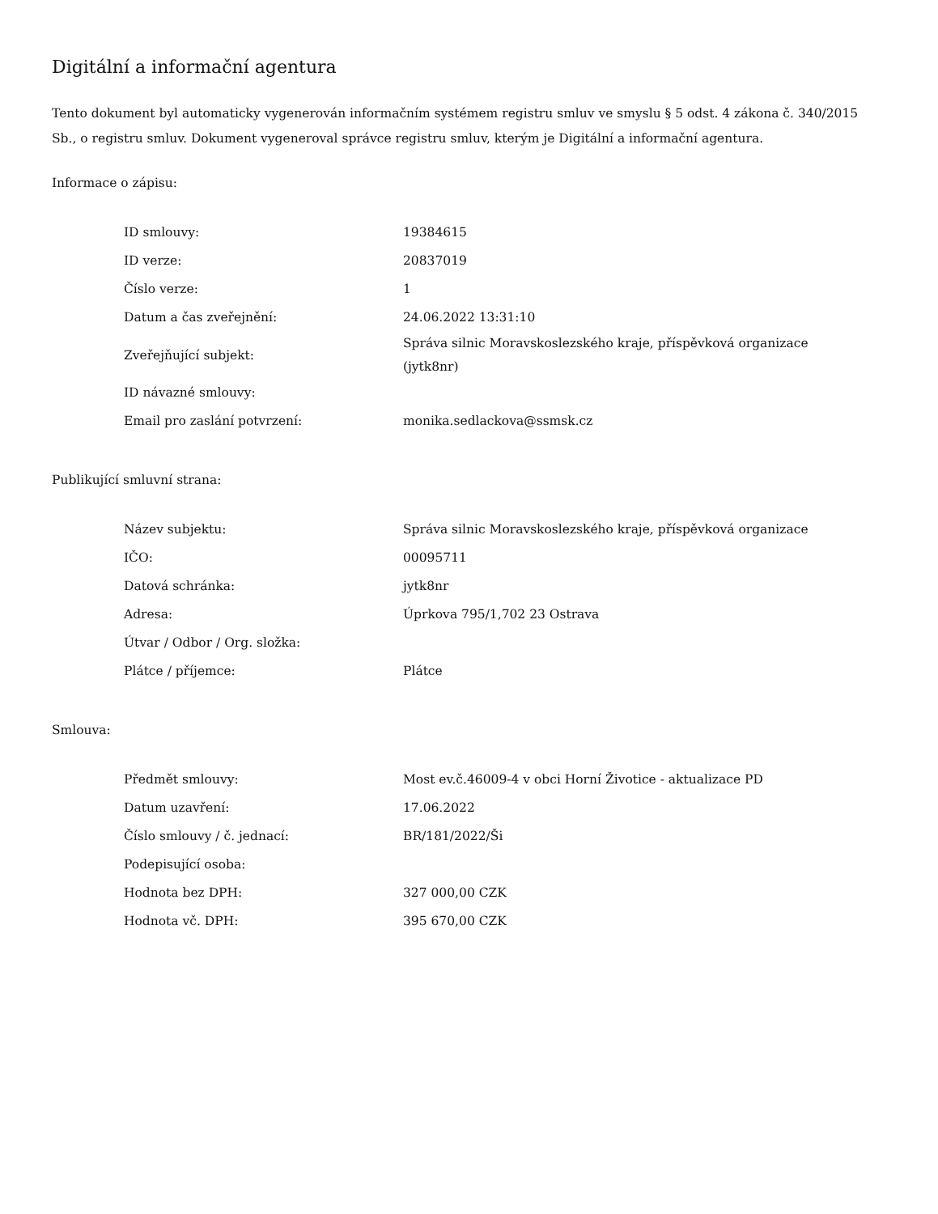Digitální a informační agentura
Tento dokument byl automaticky vygenerován informačním systémem registru smluv ve smyslu § 5 odst. 4 zákona č. 340/2015 Sb., o registru smluv. Dokument vygeneroval správce registru smluv, kterým je Digitální a informační agentura.
Informace o zápisu:
| ID smlouvy: | 19384615 |
| ID verze: | 20837019 |
| Číslo verze: | 1 |
| Datum a čas zveřejnění: | 24.06.2022 13:31:10 |
| Zveřejňující subjekt: | Správa silnic Moravskoslezského kraje, příspěvková organizace (jytk8nr) |
| ID návazné smlouvy: | |
| Email pro zaslání potvrzení: | monika.sedlackova@ssmsk.cz |
Publikující smluvní strana:
| Název subjektu: | Správa silnic Moravskoslezského kraje, příspěvková organizace |
| IČO: | 00095711 |
| Datová schránka: | jytk8nr |
| Adresa: | Úprkova 795/1,702 23 Ostrava |
| Útvar / Odbor / Org. složka: | |
| Plátce / příjemce: | Plátce |
Smlouva:
| Předmět smlouvy: | Most ev.č.46009-4 v obci Horní Životice - aktualizace PD |
| Datum uzavření: | 17.06.2022 |
| Číslo smlouvy / č. jednací: | BR/181/2022/Ši |
| Podepisující osoba: | |
| Hodnota bez DPH: | 327 000,00 CZK |
| Hodnota vč. DPH: | 395 670,00 CZK |